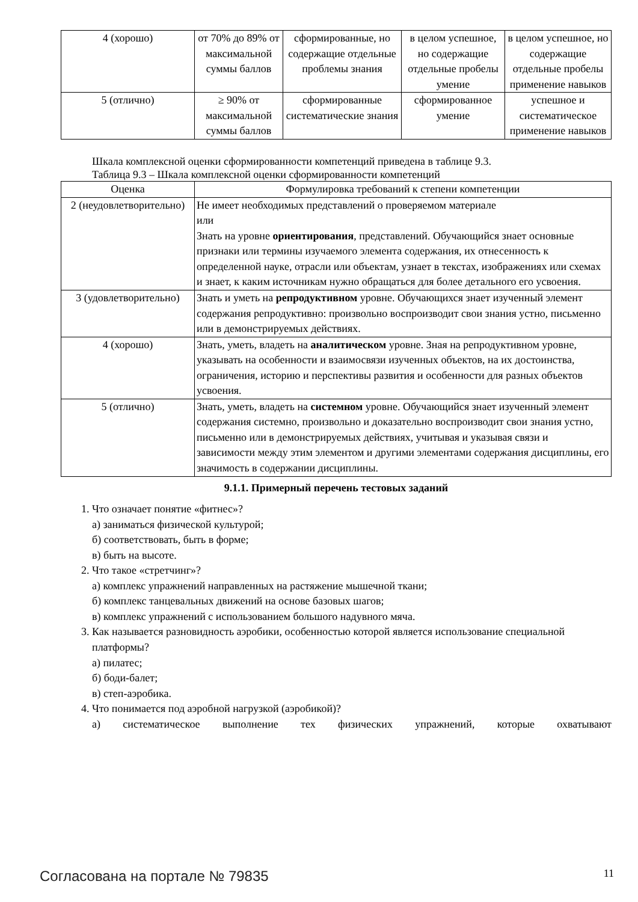| 4 (хорошо) | от 70% до 89% от максимальной суммы баллов | сформированные, но содержащие отдельные проблемы знания | в целом успешное, но содержащие отдельные пробелы умение | в целом успешное, но содержащие отдельные пробелы применение навыков |
| 5 (отлично) | ≥ 90% от максимальной суммы баллов | сформированные систематические знания | сформированное умение | успешное и систематическое применение навыков |
Шкала комплексной оценки сформированности компетенций приведена в таблице 9.3.
Таблица 9.3 – Шкала комплексной оценки сформированности компетенций
| Оценка | Формулировка требований к степени компетенции |
| --- | --- |
| 2 (неудовлетворительно) | Не имеет необходимых представлений о проверяемом материале или Знать на уровне ориентирования , представлений. Обучающийся знает основные признаки или термины изучаемого элемента содержания, их отнесенность к определенной науке, отрасли или объектам, узнает в текстах, изображениях или схемах и знает, к каким источникам нужно обращаться для более детального его усвоения. |
| 3 (удовлетворительно) | Знать и уметь на репродуктивном уровне. Обучающихся знает изученный элемент содержания репродуктивно: произвольно воспроизводит свои знания устно, письменно или в демонстрируемых действиях. |
| 4 (хорошо) | Знать, уметь, владеть на аналитическом уровне. Зная на репродуктивном уровне, указывать на особенности и взаимосвязи изученных объектов, на их достоинства, ограничения, историю и перспективы развития и особенности для разных объектов усвоения. |
| 5 (отлично) | Знать, уметь, владеть на системном уровне. Обучающийся знает изученный элемент содержания системно, произвольно и доказательно воспроизводит свои знания устно, письменно или в демонстрируемых действиях, учитывая и указывая связи и зависимости между этим элементом и другими элементами содержания дисциплины, его значимость в содержании дисциплины. |
9.1.1. Примерный перечень тестовых заданий
1. Что означает понятие «фитнес»?
а) заниматься физической культурой;
б) соответствовать, быть в форме;
в) быть на высоте.
2. Что такое «стретчинг»?
а) комплекс упражнений направленных на растяжение мышечной ткани;
б) комплекс танцевальных движений на основе базовых шагов;
в) комплекс упражнений с использованием большого надувного мяча.
3. Как называется разновидность аэробики, особенностью которой является использование специальной платформы?
а) пилатес;
б) боди-балет;
в) степ-аэробика.
4. Что понимается под аэробной нагрузкой (аэробикой)?
а) систематическое выполнение тех физических упражнений, которые охватывают
Согласована на портале № 79835 11